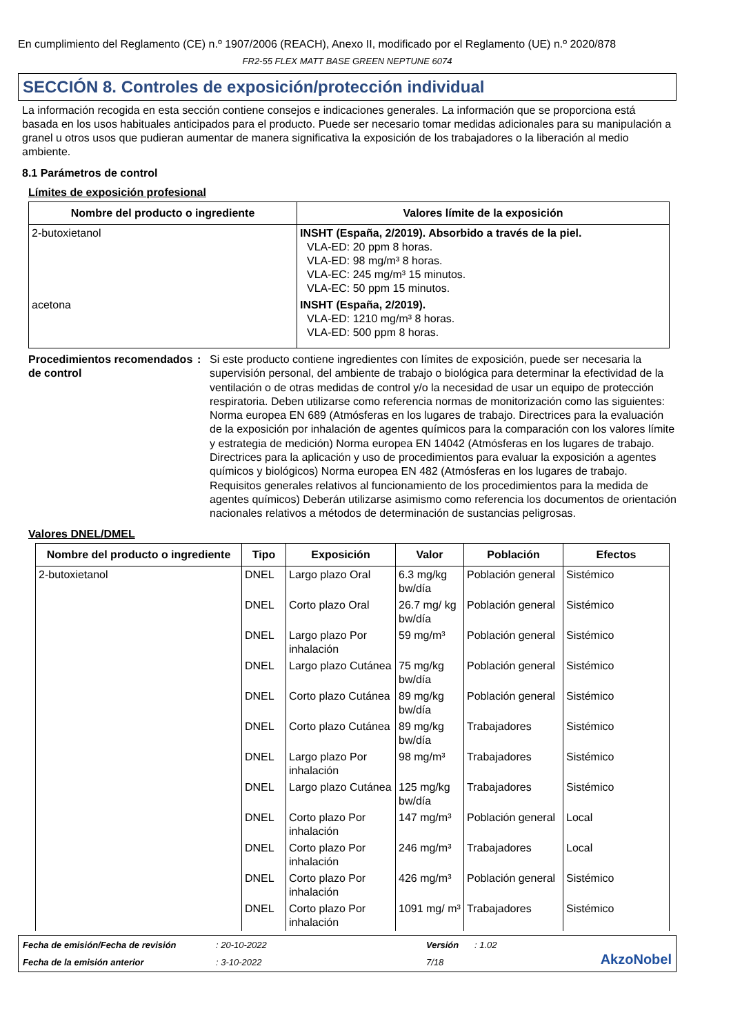En cumplimiento del Reglamento (CE) n.º 1907/2006 (REACH), Anexo II, modificado por el Reglamento (UE) n.º 2020/878
FR2-55 FLEX MATT BASE GREEN NEPTUNE 6074
SECCIÓN 8. Controles de exposición/protección individual
La información recogida en esta sección contiene consejos e indicaciones generales. La información que se proporciona está basada en los usos habituales anticipados para el producto. Puede ser necesario tomar medidas adicionales para su manipulación a granel u otros usos que pudieran aumentar de manera significativa la exposición de los trabajadores o la liberación al medio ambiente.
8.1 Parámetros de control
Límites de exposición profesional
| Nombre del producto o ingrediente | Valores límite de la exposición |
| --- | --- |
| 2-butoxietanol | INSHT (España, 2/2019). Absorbido a través de la piel. VLA-ED: 20 ppm 8 horas. VLA-ED: 98 mg/m³ 8 horas. VLA-EC: 245 mg/m³ 15 minutos. VLA-EC: 50 ppm 15 minutos. |
| acetona | INSHT (España, 2/2019). VLA-ED: 1210 mg/m³ 8 horas. VLA-ED: 500 ppm 8 horas. |
Procedimientos recomendados de control
: Si este producto contiene ingredientes con límites de exposición, puede ser necesaria la supervisión personal, del ambiente de trabajo o biológica para determinar la efectividad de la ventilación o de otras medidas de control y/o la necesidad de usar un equipo de protección respiratoria. Deben utilizarse como referencia normas de monitorización como las siguientes: Norma europea EN 689 (Atmósferas en los lugares de trabajo. Directrices para la evaluación de la exposición por inhalación de agentes químicos para la comparación con los valores límite y estrategia de medición) Norma europea EN 14042 (Atmósferas en los lugares de trabajo. Directrices para la aplicación y uso de procedimientos para evaluar la exposición a agentes químicos y biológicos) Norma europea EN 482 (Atmósferas en los lugares de trabajo. Requisitos generales relativos al funcionamiento de los procedimientos para la medida de agentes químicos) Deberán utilizarse asimismo como referencia los documentos de orientación nacionales relativos a métodos de determinación de sustancias peligrosas.
Valores DNEL/DMEL
| Nombre del producto o ingrediente | Tipo | Exposición | Valor | Población | Efectos |
| --- | --- | --- | --- | --- | --- |
| 2-butoxietanol | DNEL | Largo plazo Oral | 6.3 mg/kg bw/día | Población general | Sistémico |
| | DNEL | Corto plazo Oral | 26.7 mg/ kg bw/día | Población general | Sistémico |
| | DNEL | Largo plazo Por inhalación | 59 mg/m³ | Población general | Sistémico |
| | DNEL | Largo plazo Cutánea | 75 mg/kg bw/día | Población general | Sistémico |
| | DNEL | Corto plazo Cutánea | 89 mg/kg bw/día | Población general | Sistémico |
| | DNEL | Corto plazo Cutánea | 89 mg/kg bw/día | Trabajadores | Sistémico |
| | DNEL | Largo plazo Por inhalación | 98 mg/m³ | Trabajadores | Sistémico |
| | DNEL | Largo plazo Cutánea | 125 mg/kg bw/día | Trabajadores | Sistémico |
| | DNEL | Corto plazo Por inhalación | 147 mg/m³ | Población general | Local |
| | DNEL | Corto plazo Por inhalación | 246 mg/m³ | Trabajadores | Local |
| | DNEL | Corto plazo Por inhalación | 426 mg/m³ | Población general | Sistémico |
| | DNEL | Corto plazo Por inhalación | 1091 mg/ m³ | Trabajadores | Sistémico |
Fecha de emisión/Fecha de revisión: 20-10-2022 Versión: 1.02 AkzoNobel Fecha de la emisión anterior: 3-10-2022 7/18